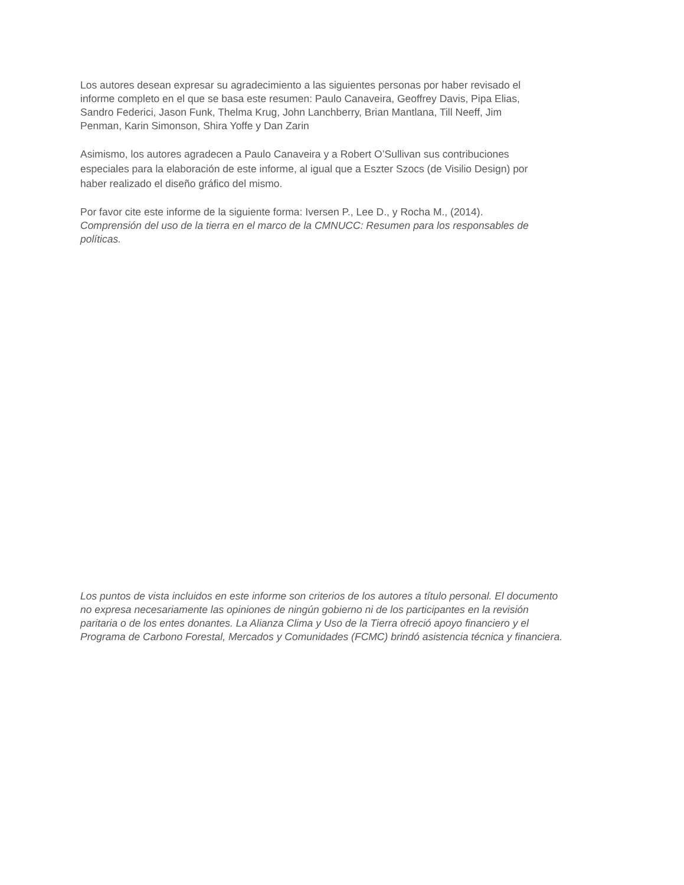Los autores desean expresar su agradecimiento a las siguientes personas por haber revisado el
informe completo en el que se basa este resumen: Paulo Canaveira, Geoffrey Davis, Pipa Elias,
Sandro Federici, Jason Funk, Thelma Krug, John Lanchberry, Brian Mantlana, Till Neeff, Jim
Penman, Karin Simonson, Shira Yoffe y Dan Zarin
Asimismo, los autores agradecen a Paulo Canaveira y a Robert O’Sullivan sus contribuciones
especiales para la elaboración de este informe, al igual que a Eszter Szocs (de Visilio Design) por
haber realizado el diseño gráfico del mismo.
Por favor cite este informe de la siguiente forma: Iversen P., Lee D., y Rocha M., (2014).
Comprensión del uso de la tierra en el marco de la CMNUCC: Resumen para los responsables de
políticas.
Los puntos de vista incluidos en este informe son criterios de los autores a título personal. El documento
no expresa necesariamente las opiniones de ningún gobierno ni de los participantes en la revisión
paritaria o de los entes donantes. La Alianza Clima y Uso de la Tierra ofreció apoyo financiero y el
Programa de Carbono Forestal, Mercados y Comunidades (FCMC) brindó asistencia técnica y financiera.